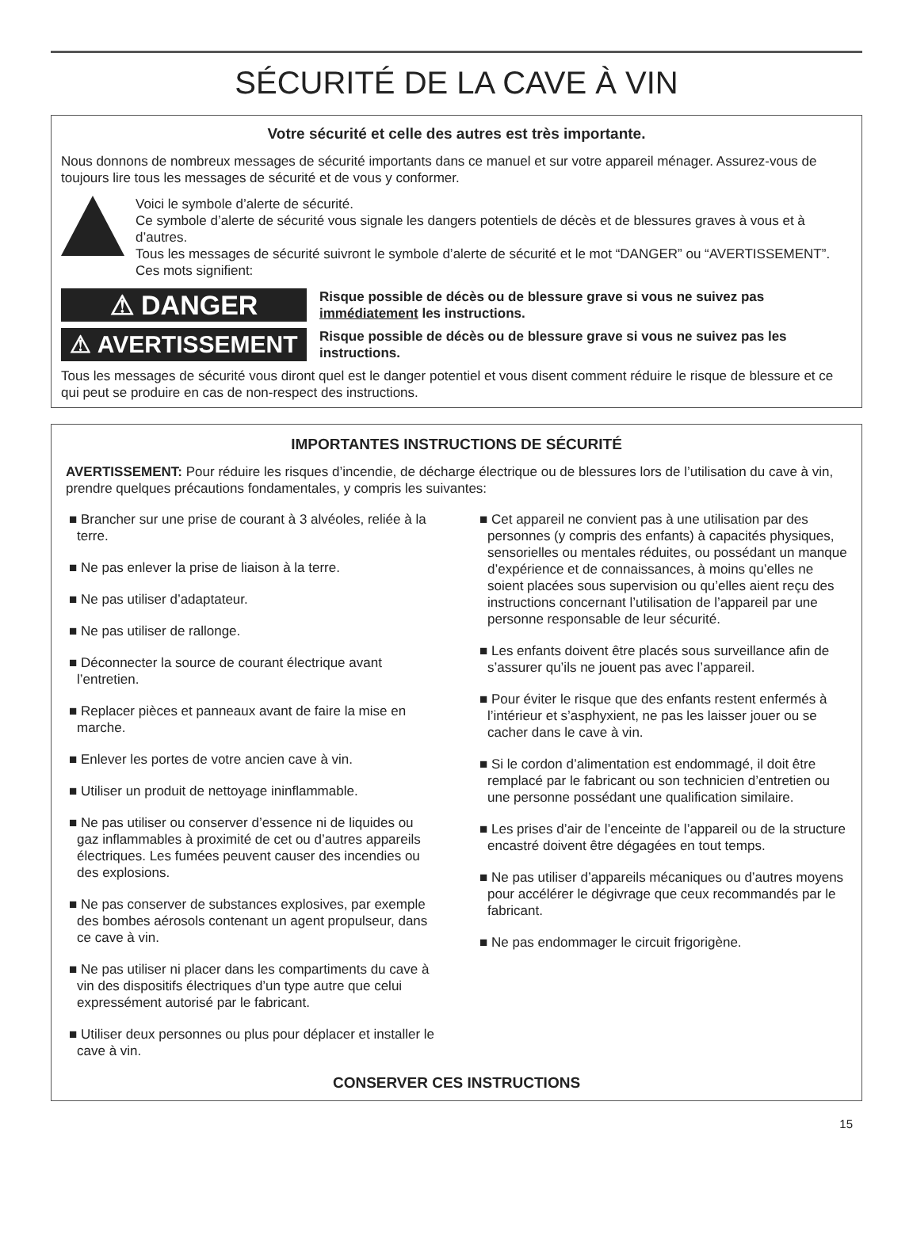SÉCURITÉ DE LA CAVE À VIN
Votre sécurité et celle des autres est très importante.
Nous donnons de nombreux messages de sécurité importants dans ce manuel et sur votre appareil ménager. Assurez-vous de toujours lire tous les messages de sécurité et de vous y conformer.
Voici le symbole d’alerte de sécurité.
Ce symbole d’alerte de sécurité vous signale les dangers potentiels de décès et de blessures graves à vous et à d’autres.
Tous les messages de sécurité suivront le symbole d’alerte de sécurité et le mot “DANGER” ou “AVERTISSEMENT”. Ces mots signifient:
⚠ DANGER
Risque possible de décès ou de blessure grave si vous ne suivez pas immédiatement les instructions.
⚠ AVERTISSEMENT
Risque possible de décès ou de blessure grave si vous ne suivez pas les instructions.
Tous les messages de sécurité vous diront quel est le danger potentiel et vous disent comment réduire le risque de blessure et ce qui peut se produire en cas de non-respect des instructions.
IMPORTANTES INSTRUCTIONS DE SÉCURITÉ
AVERTISSEMENT: Pour réduire les risques d’incendie, de décharge électrique ou de blessures lors de l’utilisation du cave à vin, prendre quelques précautions fondamentales, y compris les suivantes:
■ Brancher sur une prise de courant à 3 alvéoles, reliée à la terre.
■ Ne pas enlever la prise de liaison à la terre.
■ Ne pas utiliser d’adaptateur.
■ Ne pas utiliser de rallonge.
■ Déconnecter la source de courant électrique avant l’entretien.
■ Replacer pièces et panneaux avant de faire la mise en marche.
■ Enlever les portes de votre ancien cave à vin.
■ Utiliser un produit de nettoyage ininflammable.
■ Ne pas utiliser ou conserver d’essence ni de liquides ou gaz inflammables à proximité de cet ou d’autres appareils électriques. Les fumées peuvent causer des incendies ou des explosions.
■ Ne pas conserver de substances explosives, par exemple des bombes aérosols contenant un agent propulseur, dans ce cave à vin.
■ Ne pas utiliser ni placer dans les compartiments du cave à vin des dispositifs électriques d’un type autre que celui expressément autorisé par le fabricant.
■ Utiliser deux personnes ou plus pour déplacer et installer le cave à vin.
■ Cet appareil ne convient pas à une utilisation par des personnes (y compris des enfants) à capacités physiques, sensorielles ou mentales réduites, ou possédant un manque d’expérience et de connaissances, à moins qu’elles ne soient placées sous supervision ou qu’elles aient reçu des instructions concernant l’utilisation de l’appareil par une personne responsable de leur sécurité.
■ Les enfants doivent être placés sous surveillance afin de s’assurer qu’ils ne jouent pas avec l’appareil.
■ Pour éviter le risque que des enfants restent enfermés à l’intérieur et s’asphyxient, ne pas les laisser jouer ou se cacher dans le cave à vin.
■ Si le cordon d’alimentation est endommagé, il doit être remplacé par le fabricant ou son technicien d’entretien ou une personne possédant une qualification similaire.
■ Les prises d’air de l’enceinte de l’appareil ou de la structure encastré doivent être dégagées en tout temps.
■ Ne pas utiliser d’appareils mécaniques ou d’autres moyens pour accélérer le dégivrage que ceux recommandés par le fabricant.
■ Ne pas endommager le circuit frigorigène.
CONSERVER CES INSTRUCTIONS
15